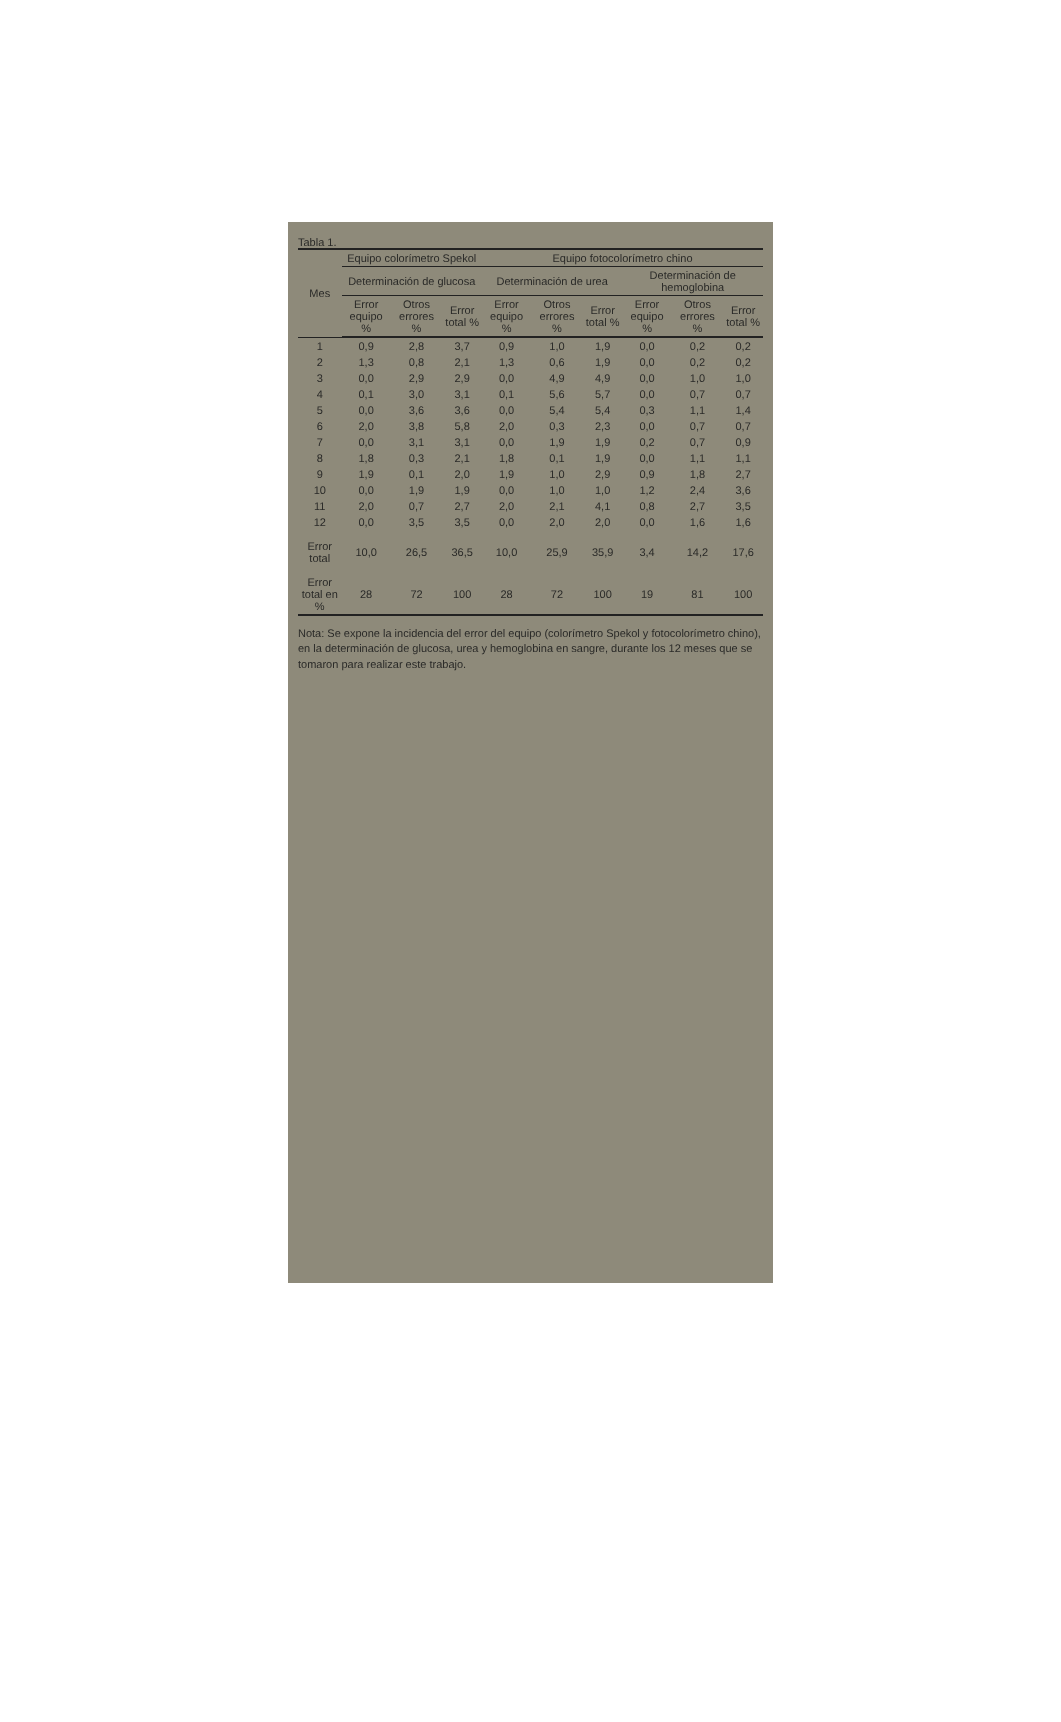Tabla 1.
| Mes | Equipo colorímetro Spekol | | | Equipo fotocolorímetro chino | | | | | |
| --- | --- | --- | --- | --- | --- | --- | --- | --- | --- |
| | Determinación de glucosa | | | Determinación de urea | | | Determinación de hemoglobina | | |
| | Error equipo % | Otros errores % | Error total % | Error equipo % | Otros errores % | Error total % | Error equipo % | Otros errores % | Error total % |
| 1 | 0,9 | 2,8 | 3,7 | 0,9 | 1,0 | 1,9 | 0,0 | 0,2 | 0,2 |
| 2 | 1,3 | 0,8 | 2,1 | 1,3 | 0,6 | 1,9 | 0,0 | 0,2 | 0,2 |
| 3 | 0,0 | 2,9 | 2,9 | 0,0 | 4,9 | 4,9 | 0,0 | 1,0 | 1,0 |
| 4 | 0,1 | 3,0 | 3,1 | 0,1 | 5,6 | 5,7 | 0,0 | 0,7 | 0,7 |
| 5 | 0,0 | 3,6 | 3,6 | 0,0 | 5,4 | 5,4 | 0,3 | 1,1 | 1,4 |
| 6 | 2,0 | 3,8 | 5,8 | 2,0 | 0,3 | 2,3 | 0,0 | 0,7 | 0,7 |
| 7 | 0,0 | 3,1 | 3,1 | 0,0 | 1,9 | 1,9 | 0,2 | 0,7 | 0,9 |
| 8 | 1,8 | 0,3 | 2,1 | 1,8 | 0,1 | 1,9 | 0,0 | 1,1 | 1,1 |
| 9 | 1,9 | 0,1 | 2,0 | 1,9 | 1,0 | 2,9 | 0,9 | 1,8 | 2,7 |
| 10 | 0,0 | 1,9 | 1,9 | 0,0 | 1,0 | 1,0 | 1,2 | 2,4 | 3,6 |
| 11 | 2,0 | 0,7 | 2,7 | 2,0 | 2,1 | 4,1 | 0,8 | 2,7 | 3,5 |
| 12 | 0,0 | 3,5 | 3,5 | 0,0 | 2,0 | 2,0 | 0,0 | 1,6 | 1,6 |
| Error total | 10,0 | 26,5 | 36,5 | 10,0 | 25,9 | 35,9 | 3,4 | 14,2 | 17,6 |
| Error total en % | 28 | 72 | 100 | 28 | 72 | 100 | 19 | 81 | 100 |
Nota: Se expone la incidencia del error del equipo (colorímetro Spekol y fotocolorímetro chino), en la determinación de glucosa, urea y hemoglobina en sangre, durante los 12 meses que se tomaron para realizar este trabajo.